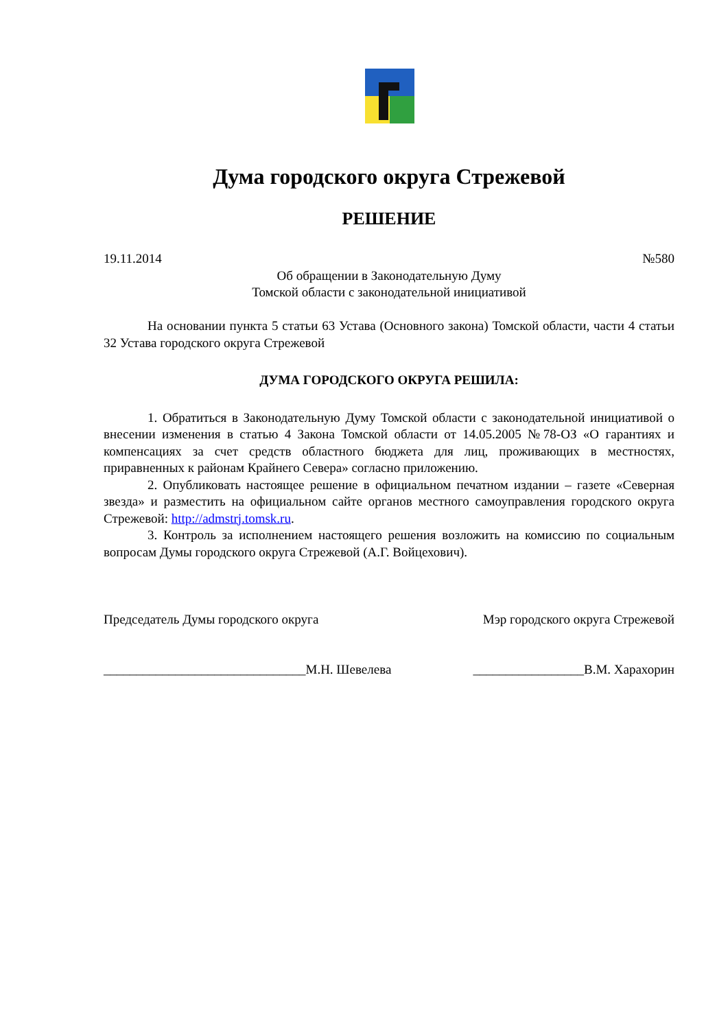Дума городского округа Стрежевой
РЕШЕНИЕ
19.11.2014 №580
Об обращении в Законодательную Думу
Томской области с законодательной инициативой
На основании пункта 5 статьи 63 Устава (Основного закона) Томской области, части 4 статьи 32 Устава городского округа Стрежевой
ДУМА ГОРОДСКОГО ОКРУГА РЕШИЛА:
1. Обратиться в Законодательную Думу Томской области с законодательной инициативой о внесении изменения в статью 4 Закона Томской области от 14.05.2005 №78-ОЗ «О гарантиях и компенсациях за счет средств областного бюджета для лиц, проживающих в местностях, приравненных к районам Крайнего Севера» согласно приложению.
2. Опубликовать настоящее решение в официальном печатном издании – газете «Северная звезда» и разместить на официальном сайте органов местного самоуправления городского округа Стрежевой: http://admstrj.tomsk.ru.
3. Контроль за исполнением настоящего решения возложить на комиссию по социальным вопросам Думы городского округа Стрежевой (А.Г. Войцехович).
Председатель Думы городского округа Мэр городского округа Стрежевой
_______________________________М.Н. Шевелева _________________В.М. Харахорин